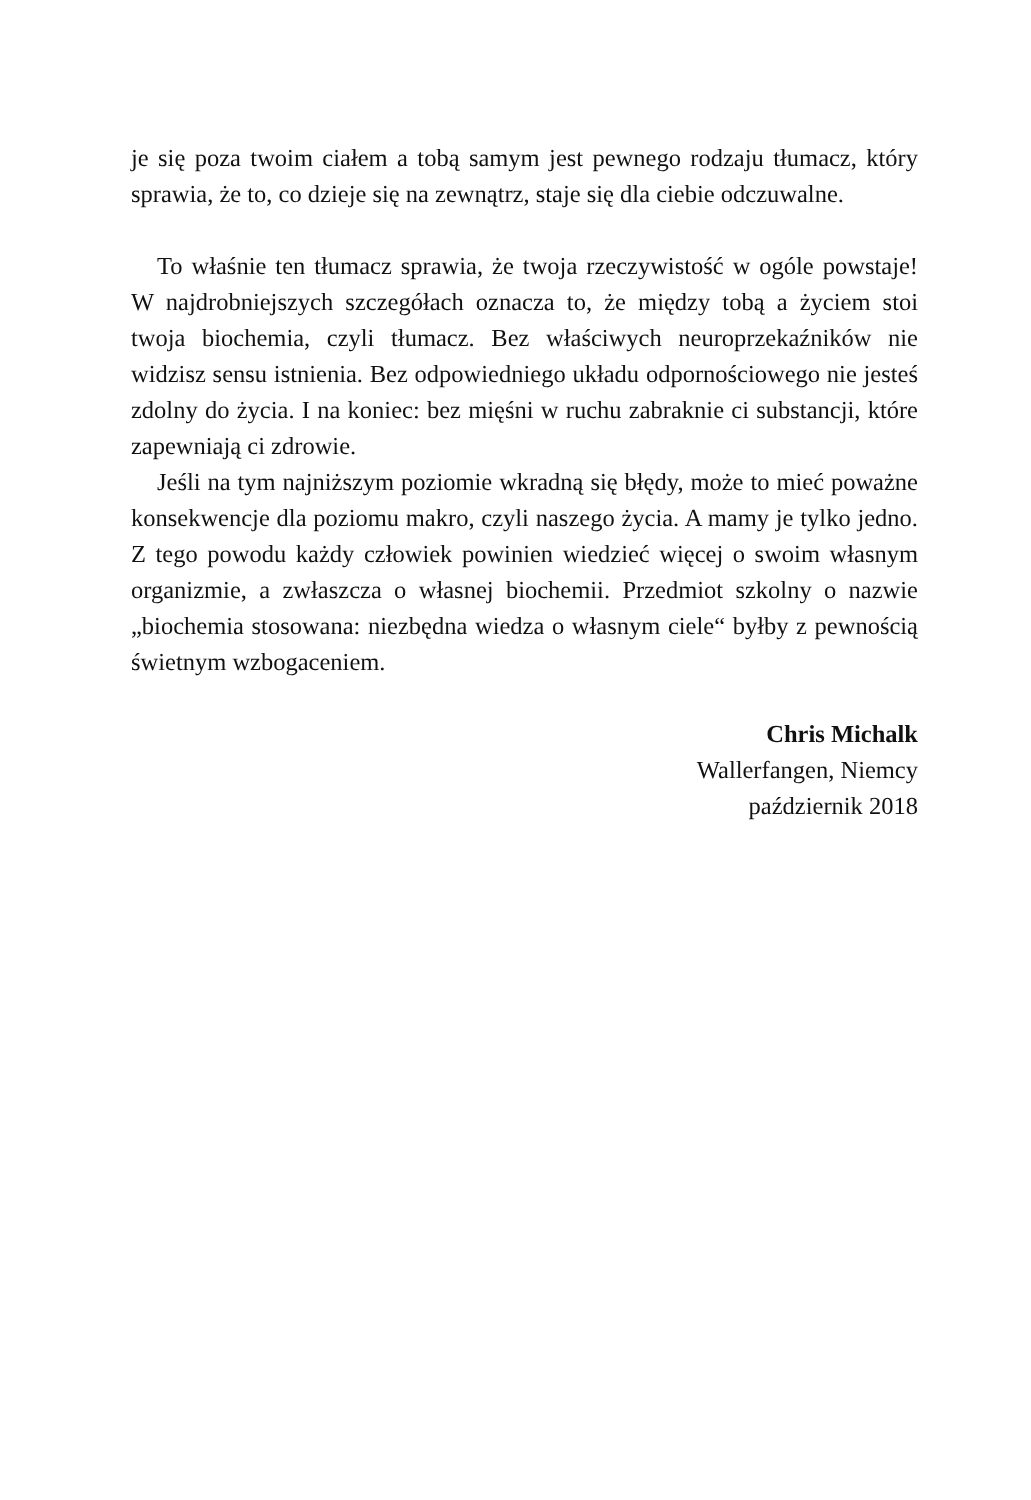je się poza twoim ciałem a tobą samym jest pewnego rodzaju tłumacz, który sprawia, że to, co dzieje się na zewnątrz, staje się dla ciebie odczuwalne.
To właśnie ten tłumacz sprawia, że twoja rzeczywistość w ogóle powstaje! W najdrobniejszych szczegółach oznacza to, że między tobą a życiem stoi twoja biochemia, czyli tłumacz. Bez właściwych neuroprzekaźników nie widzisz sensu istnienia. Bez odpowiedniego układu odpornościowego nie jesteś zdolny do życia. I na koniec: bez mięśni w ruchu zabraknie ci substancji, które zapewniają ci zdrowie.
Jeśli na tym najniższym poziomie wkradną się błędy, może to mieć poważne konsekwencje dla poziomu makro, czyli naszego życia. A mamy je tylko jedno. Z tego powodu każdy człowiek powinien wiedzieć więcej o swoim własnym organizmie, a zwłaszcza o własnej biochemii. Przedmiot szkolny o nazwie „biochemia stosowana: niezbędna wiedza o własnym ciele“ byłby z pewnością świetnym wzbogaceniem.
Chris Michalk
Wallerfangen, Niemcy
październik 2018